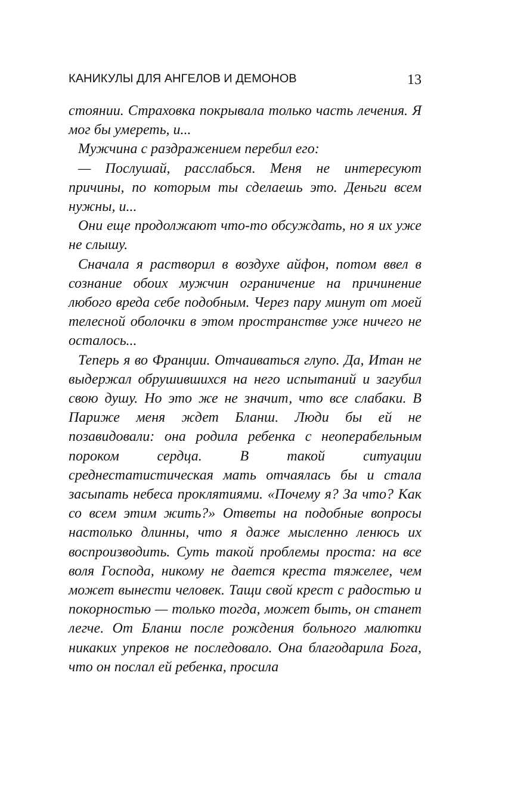КАНИКУЛЫ ДЛЯ АНГЕЛОВ И ДЕМОНОВ 13
стоянии. Страховка покрывала только часть лечения. Я мог бы умереть, и...
Мужчина с раздражением перебил его:
— Послушай, расслабься. Меня не интересуют причины, по которым ты сделаешь это. Деньги всем нужны, и...
Они еще продолжают что-то обсуждать, но я их уже не слышу.
Сначала я растворил в воздухе айфон, потом ввел в сознание обоих мужчин ограничение на причинение любого вреда себе подобным. Через пару минут от моей телесной оболочки в этом пространстве уже ничего не осталось...
Теперь я во Франции. Отчаиваться глупо. Да, Итан не выдержал обрушившихся на него испытаний и загубил свою душу. Но это же не значит, что все слабаки. В Париже меня ждет Бланш. Люди бы ей не позавидовали: она родила ребенка с неоперабельным пороком сердца. В такой ситуации среднестатистическая мать отчаялась бы и стала засыпать небеса проклятиями. «Почему я? За что? Как со всем этим жить?» Ответы на подобные вопросы настолько длинны, что я даже мысленно ленюсь их воспроизводить. Суть такой проблемы проста: на все воля Господа, никому не дается креста тяжелее, чем может вынести человек. Тащи свой крест с радостью и покорностью — только тогда, может быть, он станет легче. От Бланш после рождения больного малютки никаких упреков не последовало. Она благодарила Бога, что он послал ей ребенка, просила